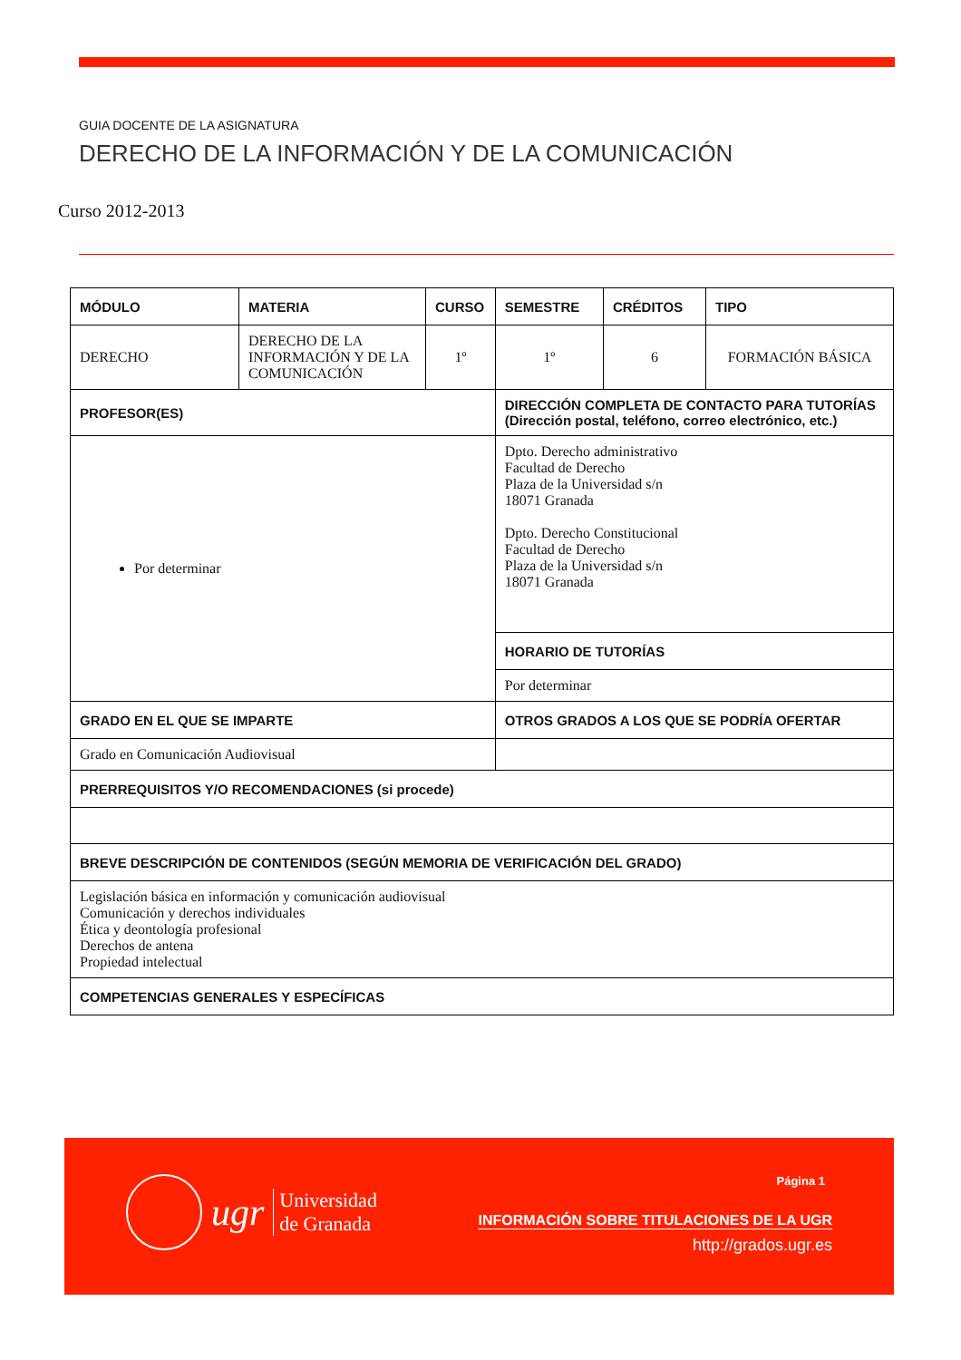GUIA DOCENTE DE LA ASIGNATURA
DERECHO DE LA INFORMACIÓN Y DE LA COMUNICACIÓN
Curso 2012-2013
| MÓDULO | MATERIA | CURSO | SEMESTRE | CRÉDITOS | TIPO |
| --- | --- | --- | --- | --- | --- |
| DERECHO | DERECHO DE LA INFORMACIÓN Y DE LA COMUNICACIÓN | 1º | 1º | 6 | FORMACIÓN BÁSICA |
| PROFESOR(ES) | | | DIRECCIÓN COMPLETA DE CONTACTO PARA TUTORÍAS (Dirección postal, teléfono, correo electrónico, etc.) | | |
| Por determinar | | | Dpto. Derecho administrativo Facultad de Derecho Plaza de la Universidad s/n 18071 Granada Dpto. Derecho Constitucional Facultad de Derecho Plaza de la Universidad s/n 18071 Granada | | |
| | | | HORARIO DE TUTORÍAS | | |
| | | | Por determinar | | |
| GRADO EN EL QUE SE IMPARTE | | | OTROS GRADOS A LOS QUE SE PODRÍA OFERTAR | | |
| Grado en Comunicación Audiovisual | | | | | |
| PRERREQUISITOS Y/O RECOMENDACIONES (si procede) | | | | | |
| BREVE DESCRIPCIÓN DE CONTENIDOS (SEGÚN MEMORIA DE VERIFICACIÓN DEL GRADO) | | | | | |
| Legislación básica en información y comunicación audiovisual Comunicación y derechos individuales Ética y deontología profesional Derechos de antena Propiedad intelectual | | | | | |
| COMPETENCIAS GENERALES Y ESPECÍFICAS | | | | | |
ugr Universidad
de Granada
Página 1
INFORMACIÓN SOBRE TITULACIONES DE LA UGR
http://grados.ugr.es